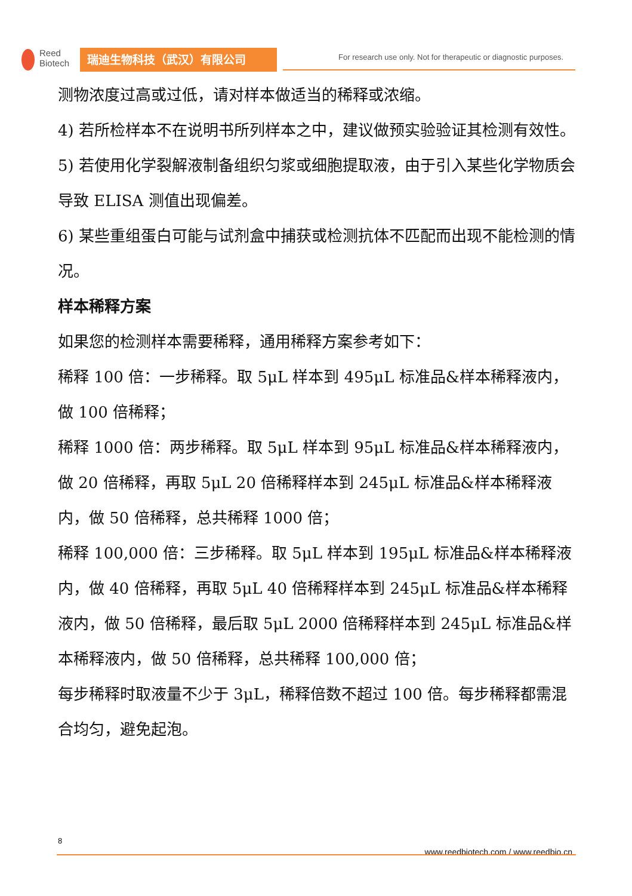Reed
Biotech
瑞迪生物科技（武汉）有限公司
For research use only. Not for therapeutic or diagnostic purposes.
测物浓度过高或过低，请对样本做适当的稀释或浓缩。
4) 若所检样本不在说明书所列样本之中，建议做预实验验证其检测有效性。
5) 若使用化学裂解液制备组织匀浆或细胞提取液，由于引入某些化学物质会导致 ELISA 测值出现偏差。
6) 某些重组蛋白可能与试剂盒中捕获或检测抗体不匹配而出现不能检测的情况。
样本稀释方案
如果您的检测样本需要稀释，通用稀释方案参考如下：
稀释 100 倍：一步稀释。取 5μL 样本到 495μL 标准品&样本稀释液内，做 100 倍稀释；
稀释 1000 倍：两步稀释。取 5μL 样本到 95μL 标准品&样本稀释液内，做 20 倍稀释，再取 5μL 20 倍稀释样本到 245μL 标准品&样本稀释液内，做 50 倍稀释，总共稀释 1000 倍；
稀释 100,000 倍：三步稀释。取 5μL 样本到 195μL 标准品&样本稀释液内，做 40 倍稀释，再取 5μL 40 倍稀释样本到 245μL 标准品&样本稀释液内，做 50 倍稀释，最后取 5μL 2000 倍稀释样本到 245μL 标准品&样本稀释液内，做 50 倍稀释，总共稀释 100,000 倍；
每步稀释时取液量不少于 3μL，稀释倍数不超过 100 倍。每步稀释都需混合均匀，避免起泡。
8
www.reedbiotech.com / www.reedbio.cn